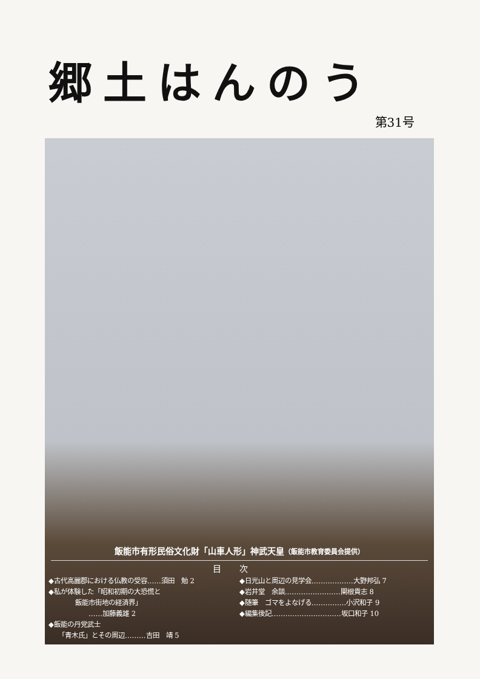郷土はんのう
第31号
飯能市有形民俗文化財「山車人形」神武天皇（飯能市教育委員会提供）
目次
◆古代高麗郡における仏教の受容……須田　勉 2
◆私が体験した「昭和初期の大恐慌と
　　　　飯能市街地の経済界」
　　　　　　……加藤義雄 2
◆飯能の丹党武士
　　「青木氏」とその周辺………吉田　靖 5
◆日光山と周辺の見学会………………大野邦弘 7
◆岩井堂　余談……………………関根貴志 8
◆随筆　ゴマをよなげる……………小沢和子 9
◆編集後記…………………………坂口和子 10